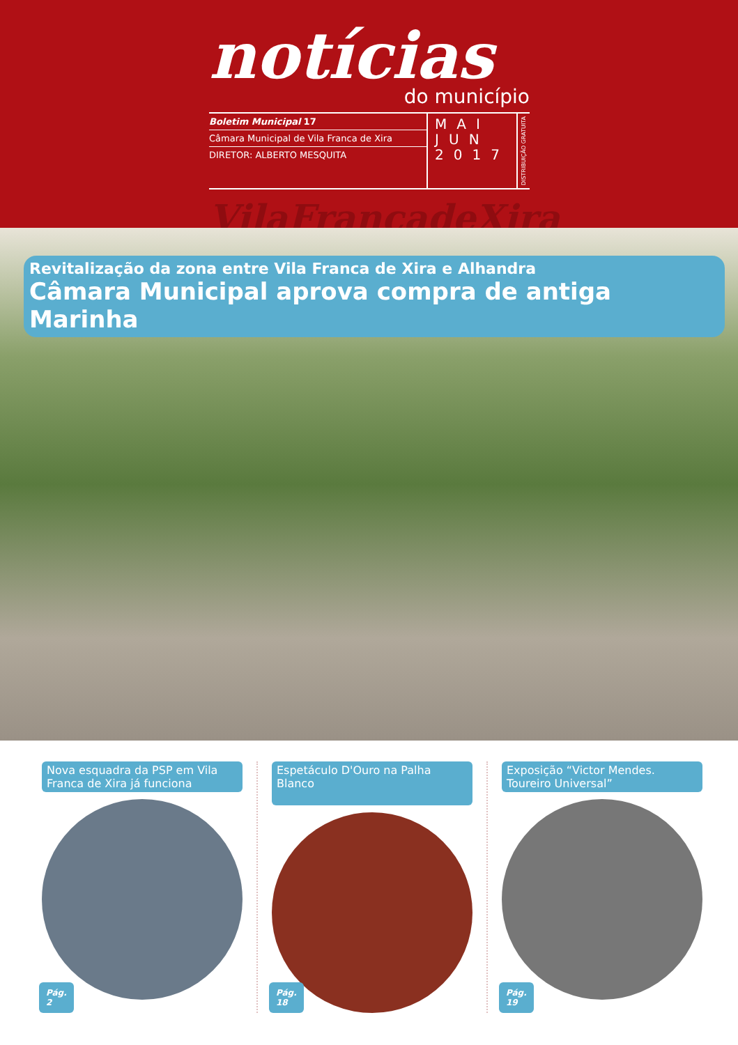notícias
do município
Boletim Municipal 17
Câmara Municipal de Vila Franca de Xira
DIRETOR: ALBERTO MESQUITA
MAI
JUN
2017
DISTRIBUIÇÃO GRATUITA
VilaFrancadeXira
Revitalização da zona entre Vila Franca de Xira e Alhandra
Câmara Municipal aprova compra de antiga Marinha
Nova esquadra da PSP em Vila Franca de Xira já funciona
Pág.
2
Espetáculo D'Ouro na Palha Blanco
Pág.
18
Exposição “Victor Mendes. Toureiro Universal”
Pág.
19